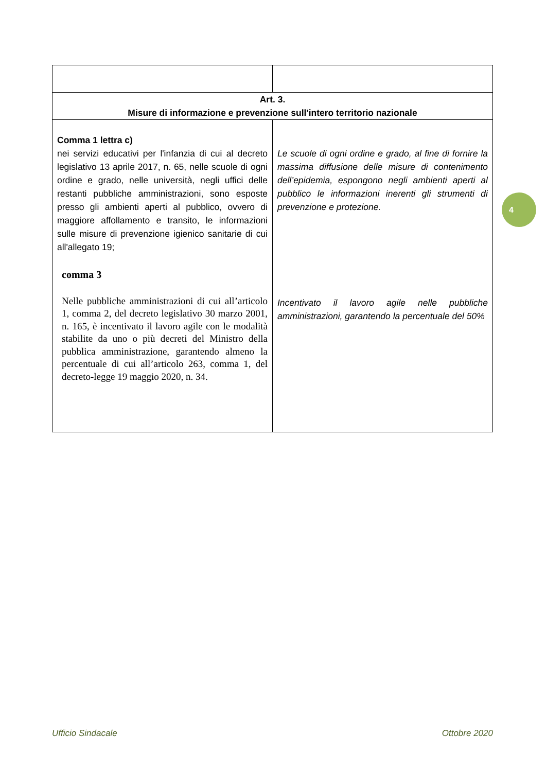| Art. 3. Misure di informazione e prevenzione sull'intero territorio nazionale | |
| Comma 1 lettra c) nei servizi educativi per l'infanzia di cui al decreto legislativo 13 aprile 2017, n. 65, nelle scuole di ogni ordine e grado, nelle università, negli uffici delle restanti pubbliche amministrazioni, sono esposte presso gli ambienti aperti al pubblico, ovvero di maggiore affollamento e transito, le informazioni sulle misure di prevenzione igienico sanitarie di cui all'allegato 19; comma 3 Nelle pubbliche amministrazioni di cui all’articolo 1, comma 2, del decreto legislativo 30 marzo 2001, n. 165, è incentivato il lavoro agile con le modalità stabilite da uno o più decreti del Ministro della pubblica amministrazione, garantendo almeno la percentuale di cui all’articolo 263, comma 1, del decreto-legge 19 maggio 2020, n. 34. | Le scuole di ogni ordine e grado, al fine di fornire la massima diffusione delle misure di contenimento dell’epidemia, espongono negli ambienti aperti al pubblico le informazioni inerenti gli strumenti di prevenzione e protezione. Incentivato il lavoro agile nelle pubbliche amministrazioni, garantendo la percentuale del 50% |
4
Ufficio Sindacale Ottobre 2020